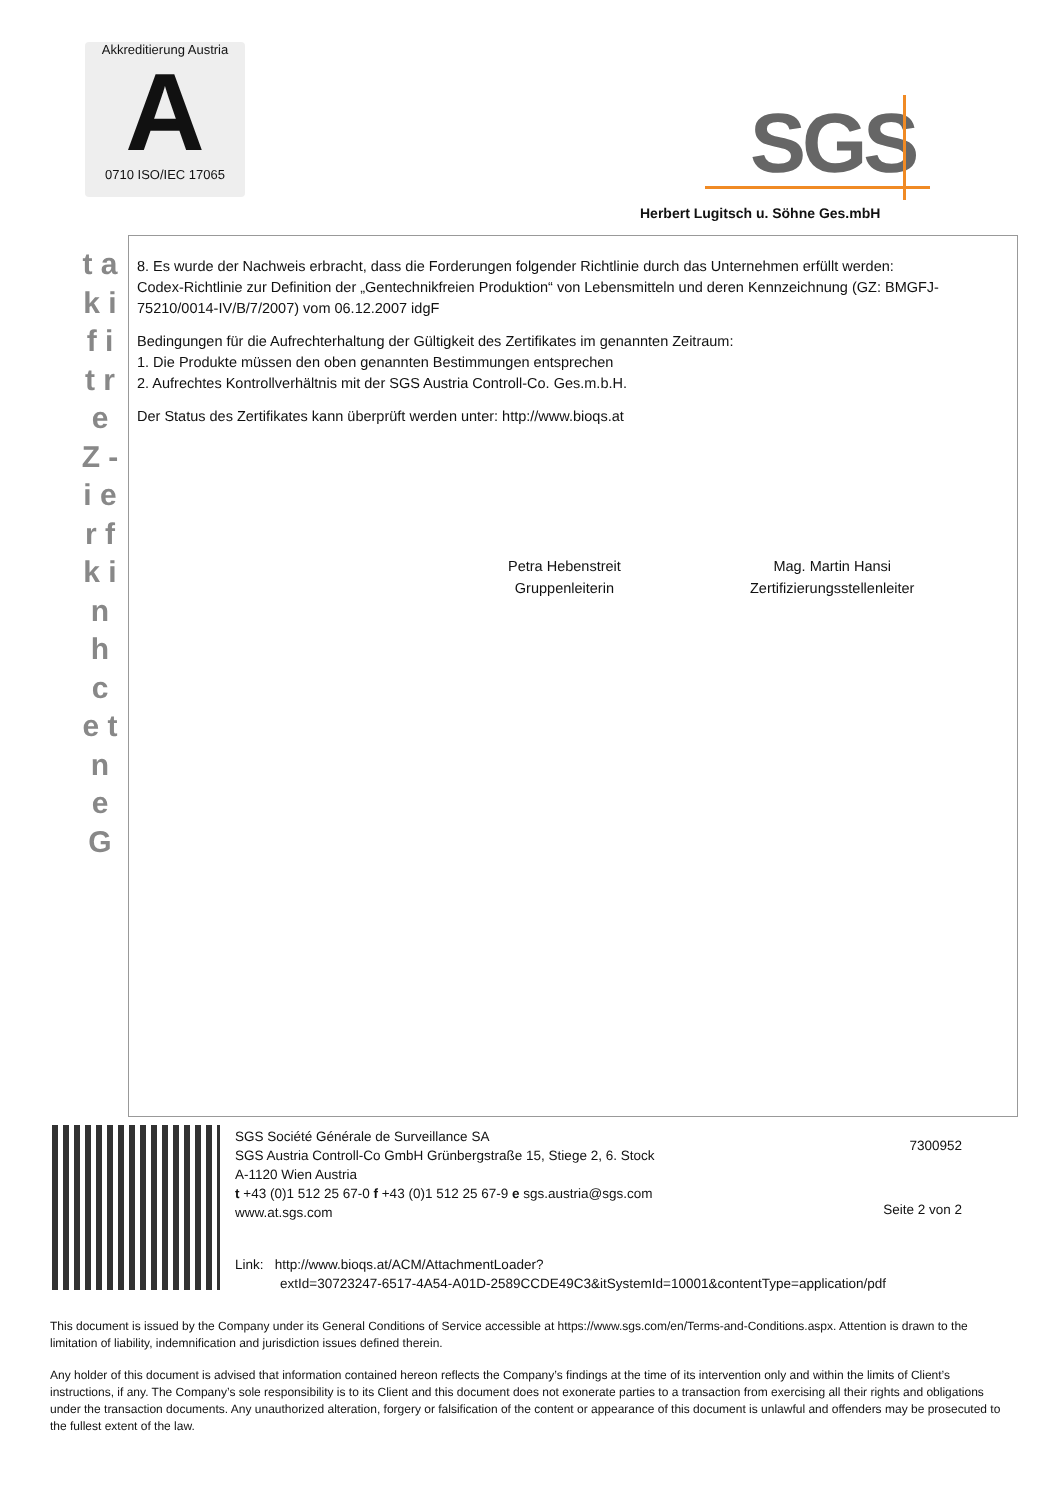Akkreditierung Austria
A
0710 ISO/IEC 17065
SGS
Herbert Lugitsch u. Söhne Ges.mbH
t a k i f i t r e Z - i e r f k i n h c e t n e G
8. Es wurde der Nachweis erbracht, dass die Forderungen folgender Richtlinie durch das Unternehmen erfüllt werden:
Codex-Richtlinie zur Definition der „Gentechnikfreien Produktion“ von Lebensmitteln und deren Kennzeichnung (GZ: BMGFJ-75210/0014-IV/B/7/2007) vom 06.12.2007 idgF
Bedingungen für die Aufrechterhaltung der Gültigkeit des Zertifikates im genannten Zeitraum:
1. Die Produkte müssen den oben genannten Bestimmungen entsprechen
2. Aufrechtes Kontrollverhältnis mit der SGS Austria Controll-Co. Ges.m.b.H.
Der Status des Zertifikates kann überprüft werden unter: http://www.bioqs.at
Petra Hebenstreit
Gruppenleiterin
Mag. Martin Hansi
Zertifizierungsstellenleiter
SGS Société Générale de Surveillance SA
SGS Austria Controll-Co GmbH Grünbergstraße 15, Stiege 2, 6. Stock
A-1120 Wien Austria
t +43 (0)1 512 25 67-0 f +43 (0)1 512 25 67-9 e sgs.austria@sgs.com
www.at.sgs.com
7300952
Seite 2 von 2
Link: http://www.bioqs.at/ACM/AttachmentLoader?
extId=30723247-6517-4A54-A01D-2589CCDE49C3&itSystemId=10001&contentType=application/pdf
This document is issued by the Company under its General Conditions of Service accessible at https://www.sgs.com/en/Terms-and-Conditions.aspx. Attention is drawn to the limitation of liability, indemnification and jurisdiction issues defined therein.
Any holder of this document is advised that information contained hereon reflects the Company’s findings at the time of its intervention only and within the limits of Client’s instructions, if any. The Company’s sole responsibility is to its Client and this document does not exonerate parties to a transaction from exercising all their rights and obligations under the transaction documents. Any unauthorized alteration, forgery or falsification of the content or appearance of this document is unlawful and offenders may be prosecuted to the fullest extent of the law.